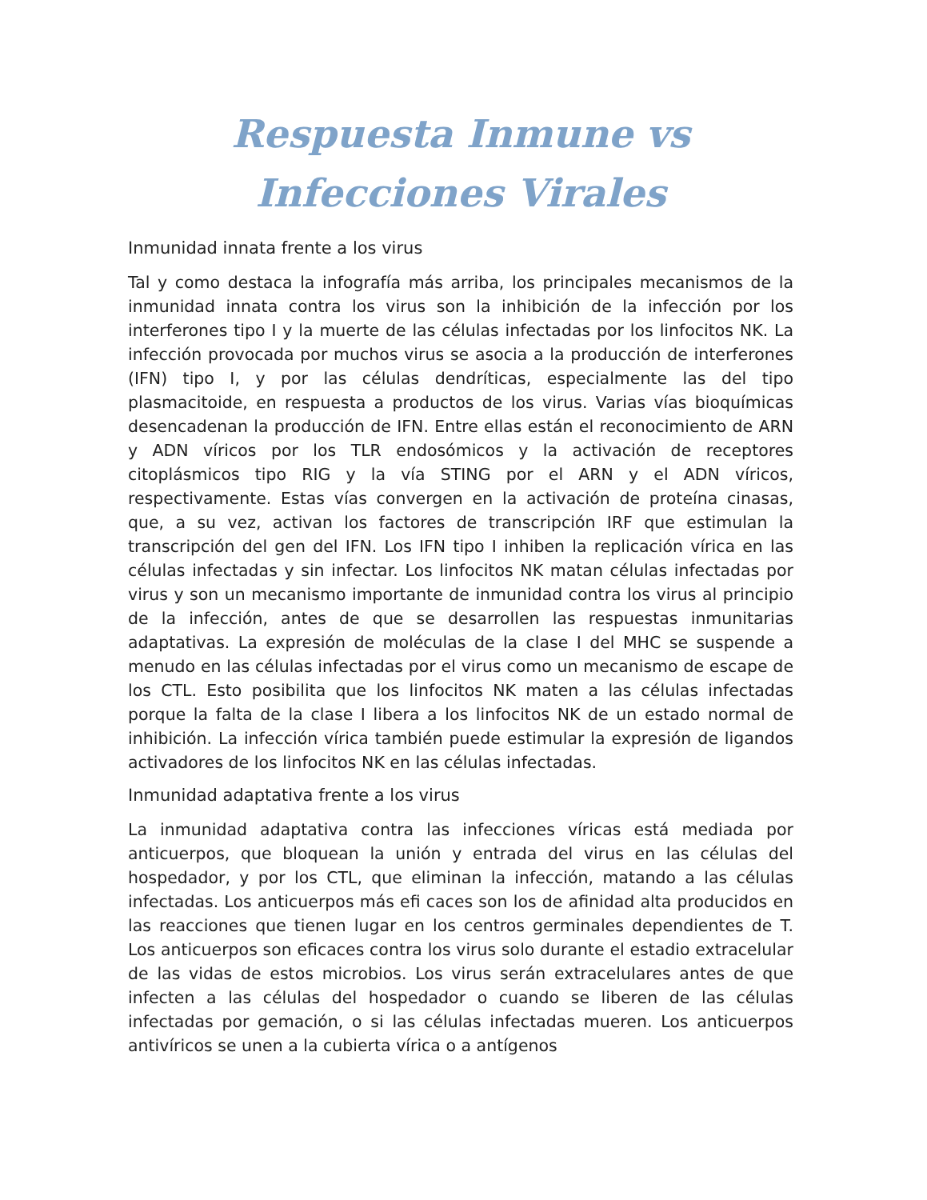Respuesta Inmune vs Infecciones Virales
Inmunidad innata frente a los virus
Tal y como destaca la infografía más arriba, los principales mecanismos de la inmunidad innata contra los virus son la inhibición de la infección por los interferones tipo I y la muerte de las células infectadas por los linfocitos NK. La infección provocada por muchos virus se asocia a la producción de interferones (IFN) tipo I, y por las células dendríticas, especialmente las del tipo plasmacitoide, en respuesta a productos de los virus. Varias vías bioquímicas desencadenan la producción de IFN. Entre ellas están el reconocimiento de ARN y ADN víricos por los TLR endosómicos y la activación de receptores citoplásmicos tipo RIG y la vía STING por el ARN y el ADN víricos, respectivamente. Estas vías convergen en la activación de proteína cinasas, que, a su vez, activan los factores de transcripción IRF que estimulan la transcripción del gen del IFN. Los IFN tipo I inhiben la replicación vírica en las células infectadas y sin infectar. Los linfocitos NK matan células infectadas por virus y son un mecanismo importante de inmunidad contra los virus al principio de la infección, antes de que se desarrollen las respuestas inmunitarias adaptativas. La expresión de moléculas de la clase I del MHC se suspende a menudo en las células infectadas por el virus como un mecanismo de escape de los CTL. Esto posibilita que los linfocitos NK maten a las células infectadas porque la falta de la clase I libera a los linfocitos NK de un estado normal de inhibición. La infección vírica también puede estimular la expresión de ligandos activadores de los linfocitos NK en las células infectadas.
Inmunidad adaptativa frente a los virus
La inmunidad adaptativa contra las infecciones víricas está mediada por anticuerpos, que bloquean la unión y entrada del virus en las células del hospedador, y por los CTL, que eliminan la infección, matando a las células infectadas. Los anticuerpos más efi caces son los de afinidad alta producidos en las reacciones que tienen lugar en los centros germinales dependientes de T. Los anticuerpos son eficaces contra los virus solo durante el estadio extracelular de las vidas de estos microbios. Los virus serán extracelulares antes de que infecten a las células del hospedador o cuando se liberen de las células infectadas por gemación, o si las células infectadas mueren. Los anticuerpos antivíricos se unen a la cubierta vírica o a antígenos